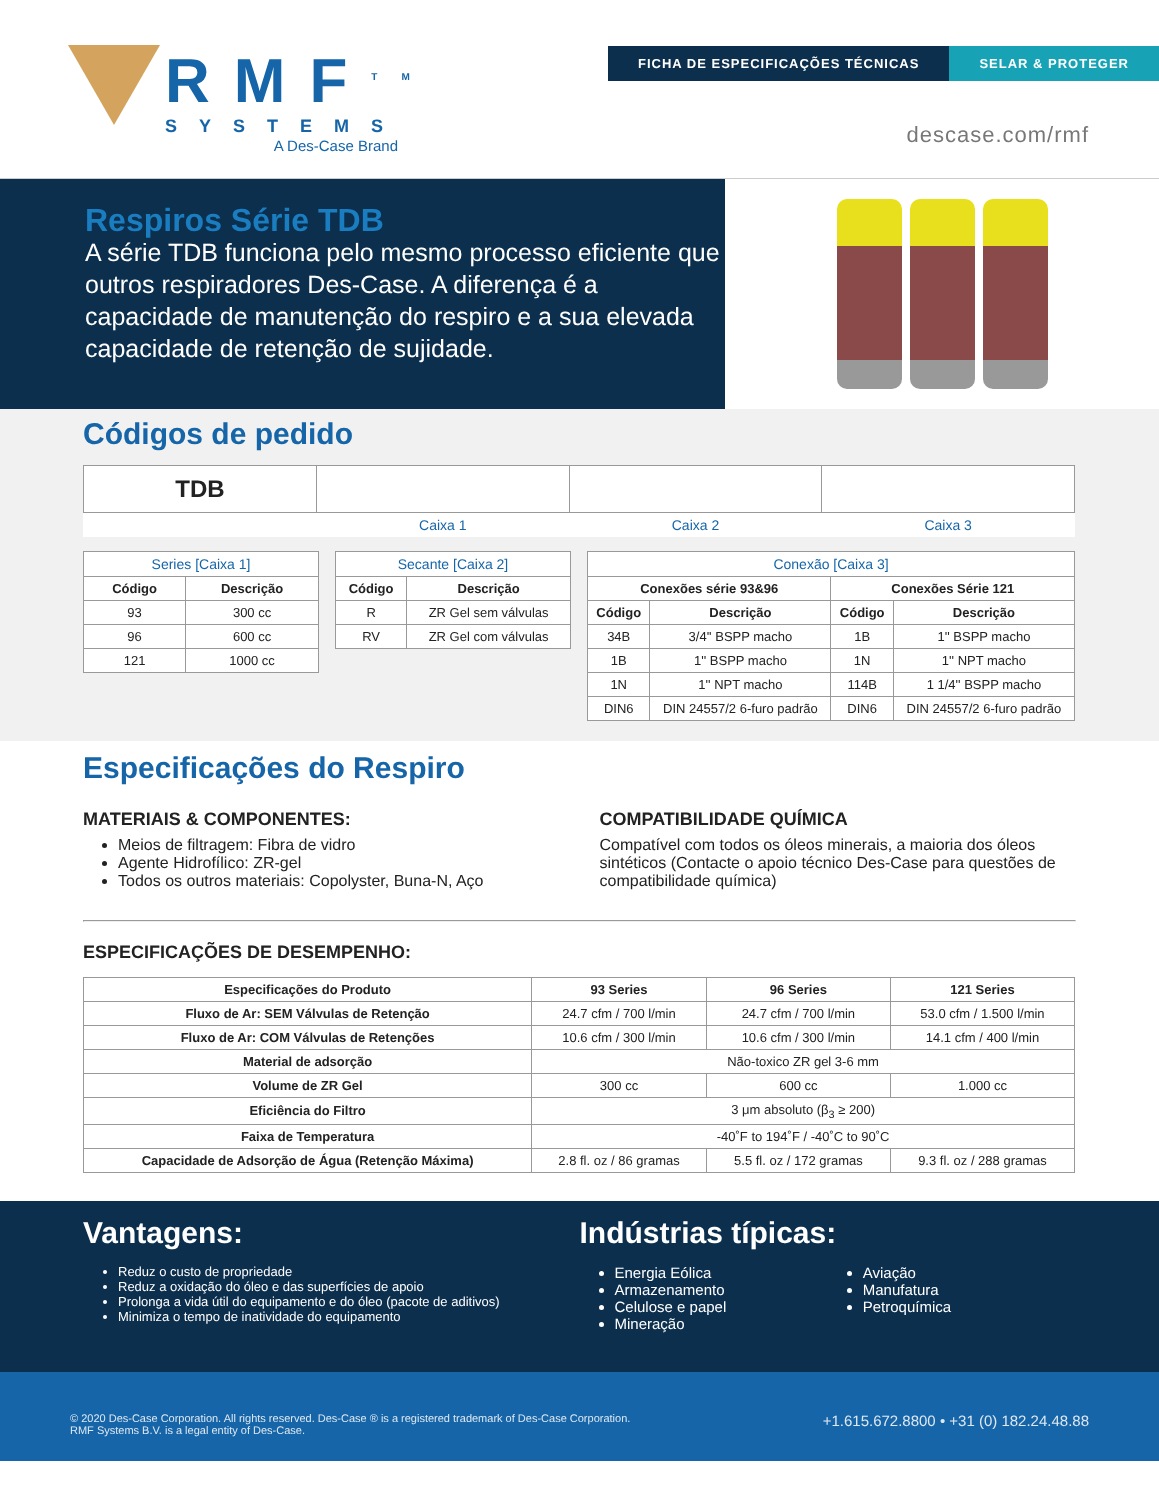RMF<sup>TM</sup>
SYSTEMS
A Des-Case Brand
FICHA DE ESPECIFICAÇÕES TÉCNICAS
SELAR & PROTEGER
descase.com/rmf
Respiros Série TDB
A série TDB funciona pelo mesmo processo eficiente que outros respiradores Des-Case. A diferença é a capacidade de manutenção do respiro e a sua elevada capacidade de retenção de sujidade.
Códigos de pedido
| TDB | | | |
| | Caixa 1 | Caixa 2 | Caixa 3 |
| Series [Caixa 1] | |
| Código | Descrição |
| 93 | 300 cc |
| 96 | 600 cc |
| 121 | 1000 cc |
| Secante [Caixa 2] | |
| Código | Descrição |
| R | ZR Gel sem válvulas |
| RV | ZR Gel com válvulas |
| Conexão [Caixa 3] | | | |
| Conexões série 93&96 | | Conexões Série 121 | |
| Código | Descrição | Código | Descrição |
| 34B | 3/4'' BSPP macho | 1B | 1'' BSPP macho |
| 1B | 1'' BSPP macho | 1N | 1'' NPT macho |
| 1N | 1'' NPT macho | 114B | 1 1/4'' BSPP macho |
| DIN6 | DIN 24557/2 6-furo padrão | DIN6 | DIN 24557/2 6-furo padrão |
Especificações do Respiro
MATERIAIS & COMPONENTES:
Meios de filtragem: Fibra de vidro
Agente Hidrofílico: ZR-gel
Todos os outros materiais: Copolyster, Buna-N, Aço
COMPATIBILIDADE QUÍMICA
Compatível com todos os óleos minerais, a maioria dos óleos sintéticos (Contacte o apoio técnico Des-Case para questões de compatibilidade química)
ESPECIFICAÇÕES DE DESEMPENHO:
| Especificações do Produto | 93 Series | 96 Series | 121 Series |
| --- | --- | --- | --- |
| Fluxo de Ar: SEM Válvulas de Retenção | 24.7 cfm / 700 l/min | 24.7 cfm / 700 l/min | 53.0 cfm / 1.500 l/min |
| Fluxo de Ar: COM Válvulas de Retenções | 10.6 cfm / 300 l/min | 10.6 cfm / 300 l/min | 14.1 cfm / 400 l/min |
| Material de adsorção | Não-toxico ZR gel 3-6 mm | | |
| Volume de ZR Gel | 300 cc | 600 cc | 1.000 cc |
| Eficiência do Filtro | 3 μm absoluto (β<sub>3</sub> ≥ 200) | | |
| Faixa de Temperatura | -40˚F to 194˚F / -40˚C to 90˚C | | |
| Capacidade de Adsorção de Água (Retenção Máxima) | 2.8 fl. oz / 86 gramas | 5.5 fl. oz / 172 gramas | 9.3 fl. oz / 288 gramas |
Vantagens:
Reduz o custo de propriedade
Reduz a oxidação do óleo e das superfícies de apoio
Prolonga a vida útil do equipamento e do óleo (pacote de aditivos)
Minimiza o tempo de inatividade do equipamento
Indústrias típicas:
Energia Eólica
Armazenamento
Celulose e papel
Mineração
Aviação
Manufatura
Petroquímica
© 2020 Des-Case Corporation. All rights reserved. Des-Case ® is a registered trademark of Des-Case Corporation.
RMF Systems B.V. is a legal entity of Des-Case.
+1.615.672.8800 • +31 (0) 182.24.48.88